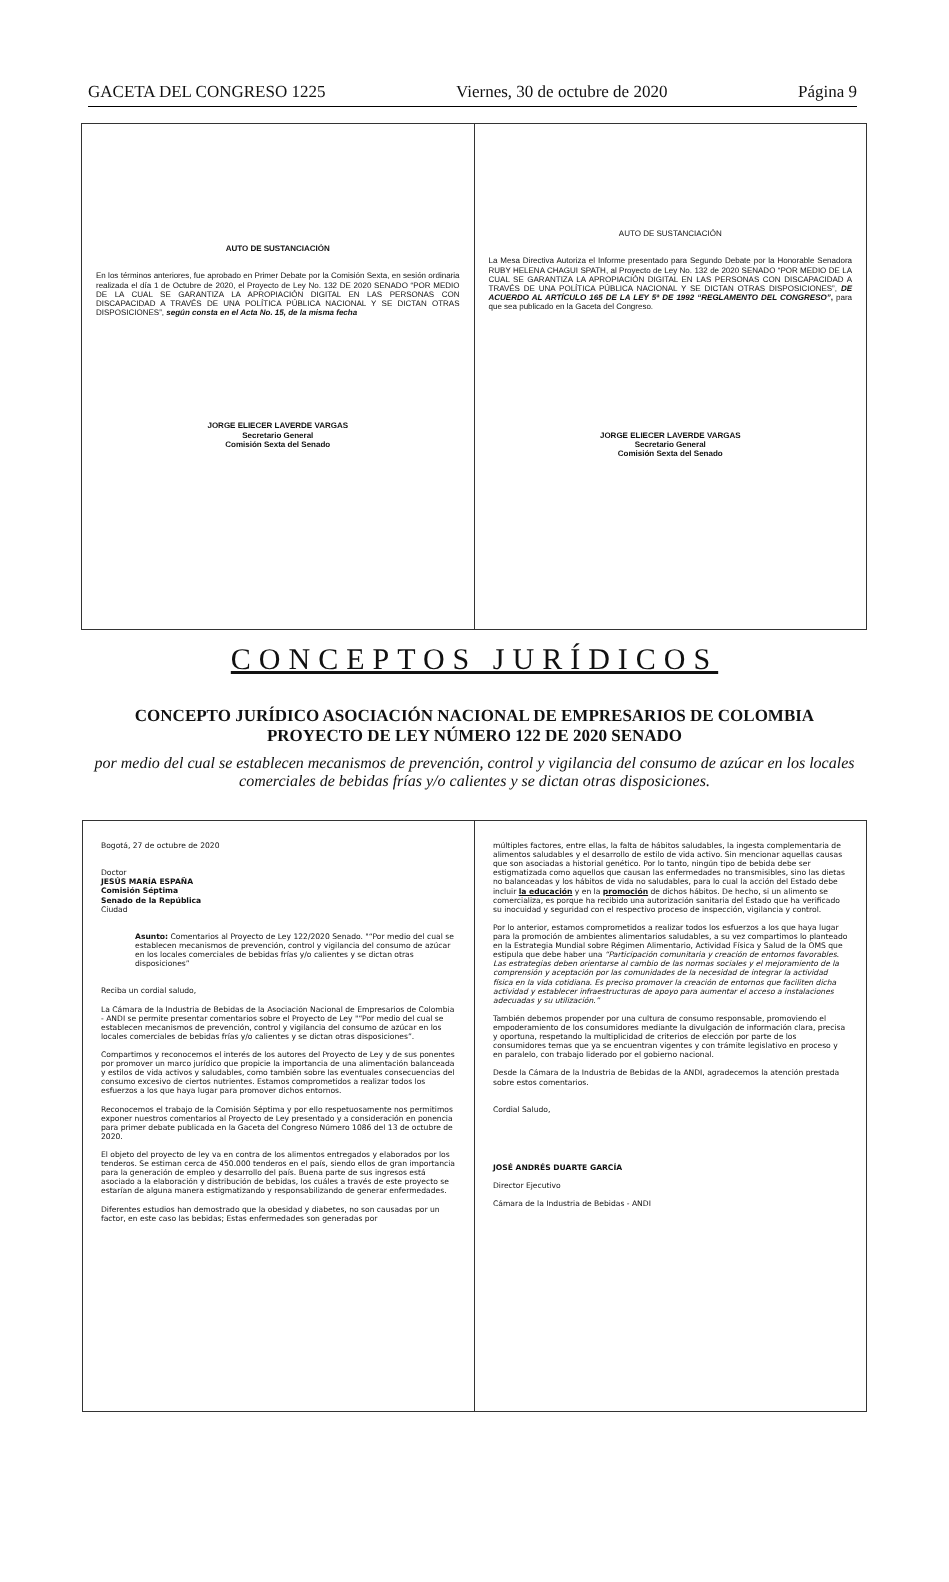GACETA DEL CONGRESO 1225 Viernes, 30 de octubre de 2020 Página 9
AUTO DE SUSTANCIACIÓN
En los términos anteriores, fue aprobado en Primer Debate por la Comisión Sexta, en sesión ordinaria realizada el día 1 de Octubre de 2020, el Proyecto de Ley No. 132 DE 2020 SENADO “POR MEDIO DE LA CUAL SE GARANTIZA LA APROPIACIÓN DIGITAL EN LAS PERSONAS CON DISCAPACIDAD A TRAVÉS DE UNA POLÍTICA PÚBLICA NACIONAL Y SE DICTAN OTRAS DISPOSICIONES”, según consta en el Acta No. 15, de la misma fecha
JORGE ELIECER LAVERDE VARGAS
Secretario General
Comisión Sexta del Senado
AUTO DE SUSTANCIACIÓN
La Mesa Directiva Autoriza el Informe presentado para Segundo Debate por la Honorable Senadora RUBY HELENA CHAGUI SPATH, al Proyecto de Ley No. 132 de 2020 SENADO “POR MEDIO DE LA CUAL SE GARANTIZA LA APROPIACIÓN DIGITAL EN LAS PERSONAS CON DISCAPACIDAD A TRAVÉS DE UNA POLÍTICA PÚBLICA NACIONAL Y SE DICTAN OTRAS DISPOSICIONES”, DE ACUERDO AL ARTÍCULO 165 DE LA LEY 5ª DE 1992 “REGLAMENTO DEL CONGRESO”, para que sea publicado en la Gaceta del Congreso.
JORGE ELIECER LAVERDE VARGAS
Secretario General
Comisión Sexta del Senado
CONCEPTOS JURÍDICOS
CONCEPTO JURÍDICO ASOCIACIÓN NACIONAL DE EMPRESARIOS DE COLOMBIA
PROYECTO DE LEY NÚMERO 122 DE 2020 SENADO
por medio del cual se establecen mecanismos de prevención, control y vigilancia del consumo de azúcar en los locales comerciales de bebidas frías y/o calientes y se dictan otras disposiciones.
Bogotá, 27 de octubre de 2020
Doctor
JESÚS MARÍA ESPAÑA
Comisión Séptima
Senado de la República
Ciudad
Asunto: Comentarios al Proyecto de Ley 122/2020 Senado. "“Por medio del cual se establecen mecanismos de prevención, control y vigilancia del consumo de azúcar en los locales comerciales de bebidas frías y/o calientes y se dictan otras disposiciones”
Reciba un cordial saludo,
La Cámara de la Industria de Bebidas de la Asociación Nacional de Empresarios de Colombia - ANDI se permite presentar comentarios sobre el Proyecto de Ley "“Por medio del cual se establecen mecanismos de prevención, control y vigilancia del consumo de azúcar en los locales comerciales de bebidas frías y/o calientes y se dictan otras disposiciones”.
Compartimos y reconocemos el interés de los autores del Proyecto de Ley y de sus ponentes por promover un marco jurídico que propicie la importancia de una alimentación balanceada y estilos de vida activos y saludables, como también sobre las eventuales consecuencias del consumo excesivo de ciertos nutrientes. Estamos comprometidos a realizar todos los esfuerzos a los que haya lugar para promover dichos entornos.
Reconocemos el trabajo de la Comisión Séptima y por ello respetuosamente nos permitimos exponer nuestros comentarios al Proyecto de Ley presentado y a consideración en ponencia para primer debate publicada en la Gaceta del Congreso Número 1086 del 13 de octubre de 2020.
El objeto del proyecto de ley va en contra de los alimentos entregados y elaborados por los tenderos. Se estiman cerca de 450.000 tenderos en el país, siendo ellos de gran importancia para la generación de empleo y desarrollo del país. Buena parte de sus ingresos está asociado a la elaboración y distribución de bebidas, los cuáles a través de este proyecto se estarían de alguna manera estigmatizando y responsabilizando de generar enfermedades.
Diferentes estudios han demostrado que la obesidad y diabetes, no son causadas por un factor, en este caso las bebidas; Estas enfermedades son generadas por
múltiples factores, entre ellas, la falta de hábitos saludables, la ingesta complementaria de alimentos saludables y el desarrollo de estilo de vida activo. Sin mencionar aquellas causas que son asociadas a historial genético. Por lo tanto, ningún tipo de bebida debe ser estigmatizada como aquellos que causan las enfermedades no transmisibles, sino las dietas no balanceadas y los hábitos de vida no saludables, para lo cual la acción del Estado debe incluir la educación y en la promoción de dichos hábitos. De hecho, si un alimento se comercializa, es porque ha recibido una autorización sanitaria del Estado que ha verificado su inocuidad y seguridad con el respectivo proceso de inspección, vigilancia y control.
Por lo anterior, estamos comprometidos a realizar todos los esfuerzos a los que haya lugar para la promoción de ambientes alimentarios saludables, a su vez compartimos lo planteado en la Estrategia Mundial sobre Régimen Alimentario, Actividad Física y Salud de la OMS que estipula que debe haber una “Participación comunitaria y creación de entornos favorables. Las estrategias deben orientarse al cambio de las normas sociales y el mejoramiento de la comprensión y aceptación por las comunidades de la necesidad de integrar la actividad física en la vida cotidiana. Es preciso promover la creación de entornos que faciliten dicha actividad y establecer infraestructuras de apoyo para aumentar el acceso a instalaciones adecuadas y su utilización.”
También debemos propender por una cultura de consumo responsable, promoviendo el empoderamiento de los consumidores mediante la divulgación de información clara, precisa y oportuna, respetando la multiplicidad de criterios de elección por parte de los consumidores temas que ya se encuentran vigentes y con trámite legislativo en proceso y en paralelo, con trabajo liderado por el gobierno nacional.
Desde la Cámara de la Industria de Bebidas de la ANDI, agradecemos la atención prestada sobre estos comentarios.
Cordial Saludo,
JOSÉ ANDRÉS DUARTE GARCÍA
Director Ejecutivo
Cámara de la Industria de Bebidas - ANDI